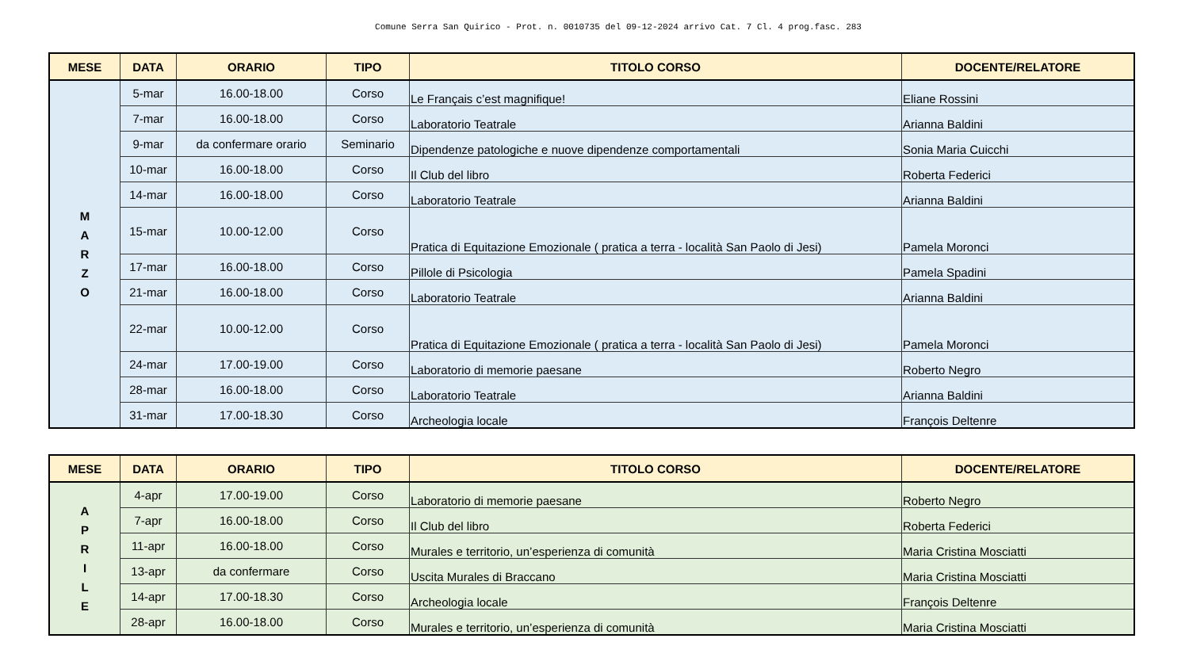Comune Serra San Quirico - Prot. n. 0010735 del 09-12-2024 arrivo Cat. 7 Cl. 4 prog.fasc. 283
| MESE | DATA | ORARIO | TIPO | TITOLO CORSO | DOCENTE/RELATORE |
| --- | --- | --- | --- | --- | --- |
| M A R Z O | 5-mar | 16.00-18.00 | Corso | Le Français c’est magnifique! | Eliane Rossini |
| | 7-mar | 16.00-18.00 | Corso | Laboratorio Teatrale | Arianna Baldini |
| | 9-mar | da confermare orario | Seminario | Dipendenze patologiche e nuove dipendenze comportamentali | Sonia Maria Cuicchi |
| | 10-mar | 16.00-18.00 | Corso | Il Club del libro | Roberta Federici |
| | 14-mar | 16.00-18.00 | Corso | Laboratorio Teatrale | Arianna Baldini |
| | 15-mar | 10.00-12.00 | Corso | Pratica di Equitazione Emozionale ( pratica a terra - località San Paolo di Jesi) | Pamela Moronci |
| | 17-mar | 16.00-18.00 | Corso | Pillole di Psicologia | Pamela Spadini |
| | 21-mar | 16.00-18.00 | Corso | Laboratorio Teatrale | Arianna Baldini |
| | 22-mar | 10.00-12.00 | Corso | Pratica di Equitazione Emozionale ( pratica a terra - località San Paolo di Jesi) | Pamela Moronci |
| | 24-mar | 17.00-19.00 | Corso | Laboratorio di memorie paesane | Roberto Negro |
| | 28-mar | 16.00-18.00 | Corso | Laboratorio Teatrale | Arianna Baldini |
| | 31-mar | 17.00-18.30 | Corso | Archeologia locale | François Deltenre |
| MESE | DATA | ORARIO | TIPO | TITOLO CORSO | DOCENTE/RELATORE |
| --- | --- | --- | --- | --- | --- |
| A P R I L E | 4-apr | 17.00-19.00 | Corso | Laboratorio di memorie paesane | Roberto Negro |
| | 7-apr | 16.00-18.00 | Corso | Il Club del libro | Roberta Federici |
| | 11-apr | 16.00-18.00 | Corso | Murales e territorio, un’esperienza di comunità | Maria Cristina Mosciatti |
| | 13-apr | da confermare | Corso | Uscita Murales di Braccano | Maria Cristina Mosciatti |
| | 14-apr | 17.00-18.30 | Corso | Archeologia locale | François Deltenre |
| | 28-apr | 16.00-18.00 | Corso | Murales e territorio, un’esperienza di comunità | Maria Cristina Mosciatti |